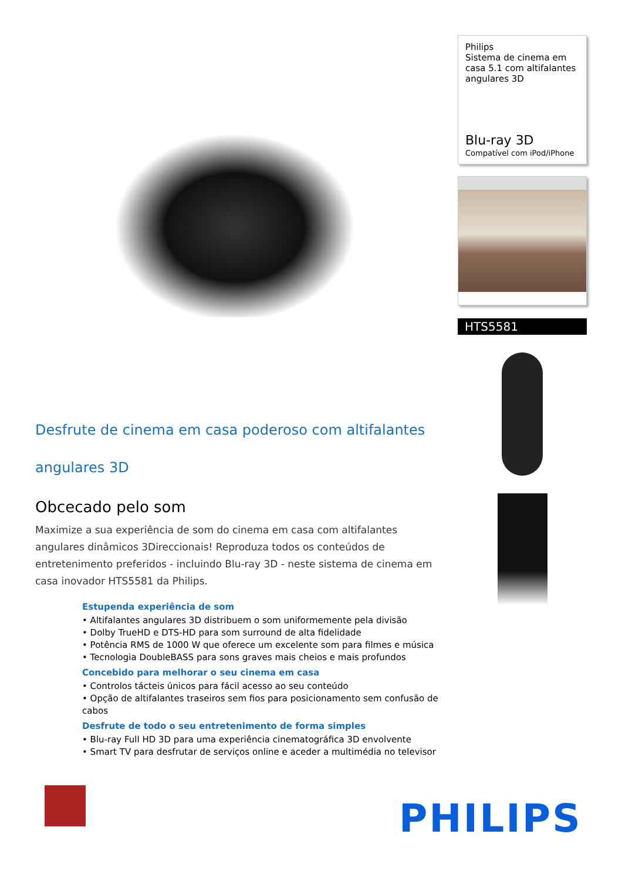Desfrute de cinema em casa poderoso com altifalantes angulares 3D
Obcecado pelo som
Maximize a sua experiência de som do cinema em casa com altifalantes angulares dinâmicos 3Direccionais! Reproduza todos os conteúdos de entretenimento preferidos - incluindo Blu-ray 3D - neste sistema de cinema em casa inovador HTS5581 da Philips.
Estupenda experiência de som
• Altifalantes angulares 3D distribuem o som uniformemente pela divisão
• Dolby TrueHD e DTS-HD para som surround de alta fidelidade
• Potência RMS de 1000 W que oferece um excelente som para filmes e música
• Tecnologia DoubleBASS para sons graves mais cheios e mais profundos
Concebido para melhorar o seu cinema em casa
• Controlos tácteis únicos para fácil acesso ao seu conteúdo
• Opção de altifalantes traseiros sem fios para posicionamento sem confusão de cabos
Desfrute de todo o seu entretenimento de forma simples
• Blu-ray Full HD 3D para uma experiência cinematográfica 3D envolvente
• Smart TV para desfrutar de serviços online e aceder a multimédia no televisor
Philips
Sistema de cinema em casa 5.1 com altifalantes angulares 3D
Blu-ray 3D
Compatível com iPod/iPhone
HTS5581
PHILIPS